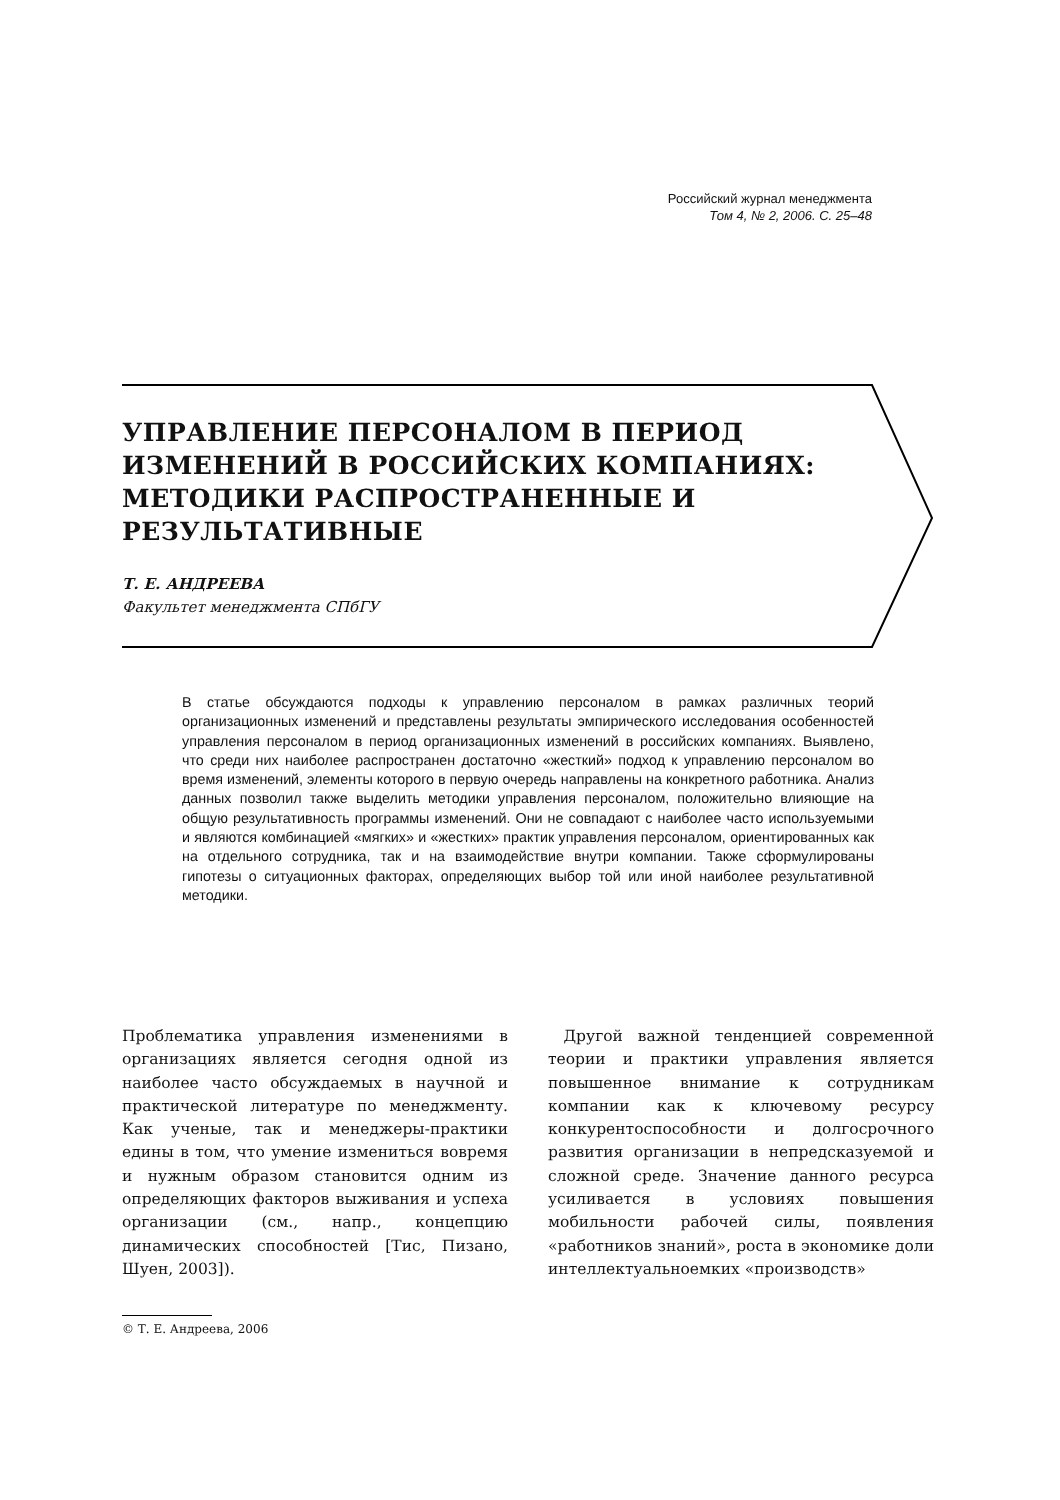Российский журнал менеджмента
Том 4, № 2, 2006. С. 25–48
УПРАВЛЕНИЕ ПЕРСОНАЛОМ В ПЕРИОД ИЗМЕНЕНИЙ В РОССИЙСКИХ КОМПАНИЯХ: МЕТОДИКИ РАСПРОСТРАНЕННЫЕ И РЕЗУЛЬТАТИВНЫЕ
Т. Е. АНДРЕЕВА
Факультет менеджмента СПбГУ
В статье обсуждаются подходы к управлению персоналом в рамках различных теорий организационных изменений и представлены результаты эмпирического исследования особенностей управления персоналом в период организационных изменений в российских компаниях. Выявлено, что среди них наиболее распространен достаточно «жесткий» подход к управлению персоналом во время изменений, элементы которого в первую очередь направлены на конкретного работника. Анализ данных позволил также выделить методики управления персоналом, положительно влияющие на общую результативность программы изменений. Они не совпадают с наиболее часто используемыми и являются комбинацией «мягких» и «жестких» практик управления персоналом, ориентированных как на отдельного сотрудника, так и на взаимодействие внутри компании. Также сформулированы гипотезы о ситуационных факторах, определяющих выбор той или иной наиболее результативной методики.
Проблематика управления изменениями в организациях является сегодня одной из наиболее часто обсуждаемых в научной и практической литературе по менеджменту. Как ученые, так и менеджеры-практики едины в том, что умение измениться вовремя и нужным образом становится одним из определяющих факторов выживания и успеха организации (см., напр., концепцию динамических способностей [Тис, Пизано, Шуен, 2003]).
 Другой важной тенденцией современной теории и практики управления является повышенное внимание к сотрудникам компании как к ключевому ресурсу конкурентоспособности и долгосрочного развития организации в непредсказуемой и сложной среде. Значение данного ресурса усиливается в условиях повышения мобильности рабочей силы, появления «работников знаний», роста в экономике доли интеллектуальноемких «производств»
© Т. Е. Андреева, 2006